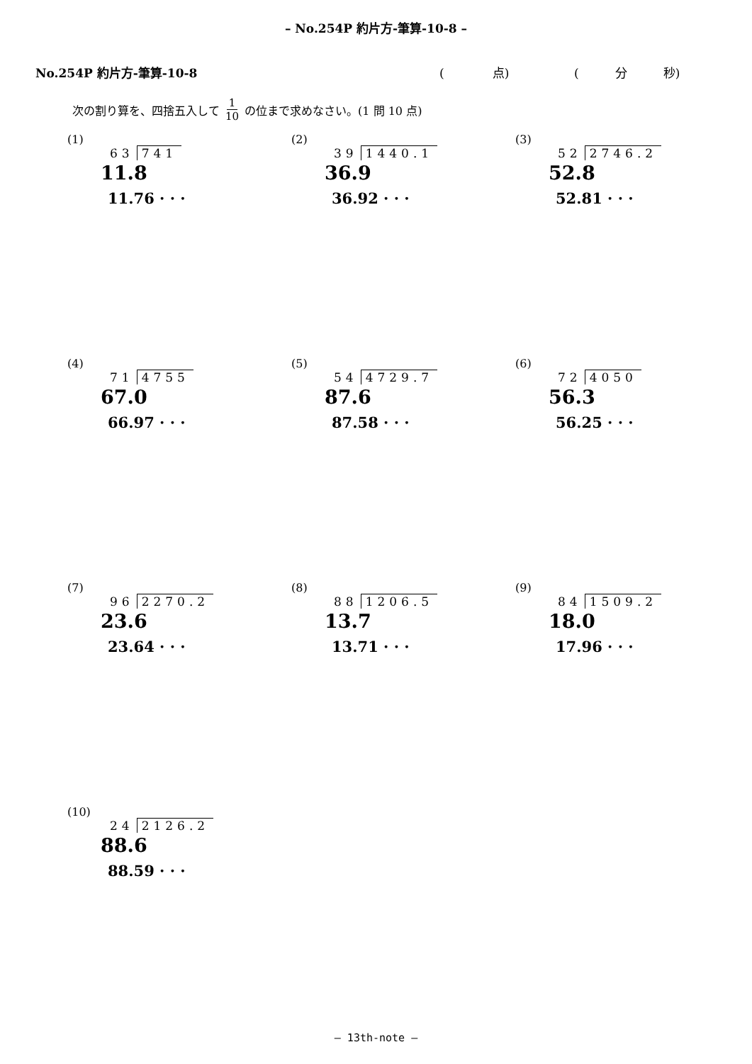– No.254P 約片方-筆算-10-8 –
No.254P 約片方-筆算-10-8 (　　　　点) (　　　分　　　秒)
次の割り算を、四捨五入して 1 10 の位まで求めなさい。(1 問 10 点)
(1)
63 741
11.8
11.76 · · ·
(2)
39 1440.1
36.9
36.92 · · ·
(3)
52 2746.2
52.8
52.81 · · ·
(4)
71 4755
67.0
66.97 · · ·
(5)
54 4729.7
87.6
87.58 · · ·
(6)
72 4050
56.3
56.25 · · ·
(7)
96 2270.2
23.6
23.64 · · ·
(8)
88 1206.5
13.7
13.71 · · ·
(9)
84 1509.2
18.0
17.96 · · ·
(10)
24 2126.2
88.6
88.59 · · ·
– 13th-note –